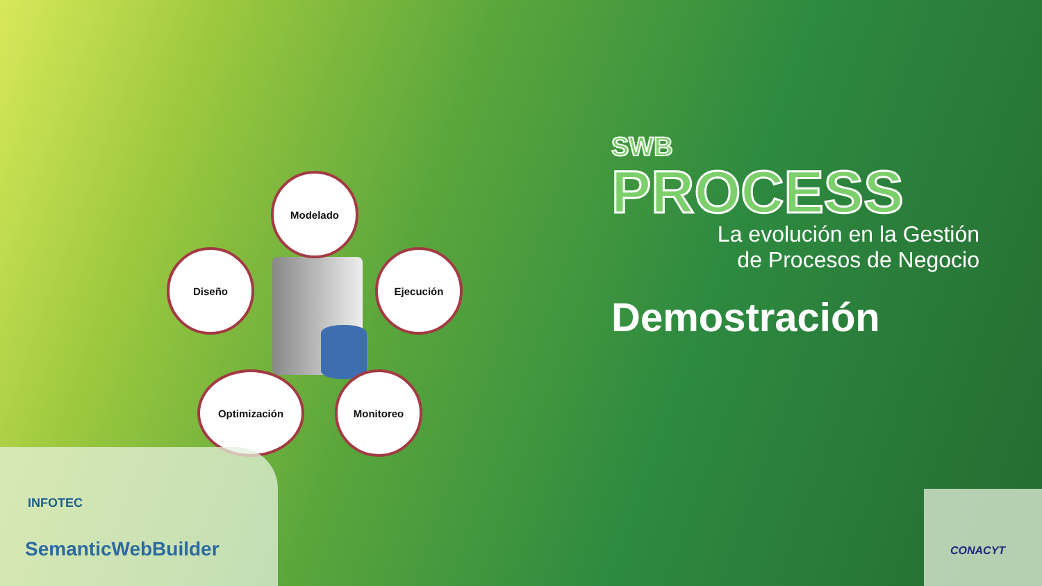Modelado
Diseño Ejecución
Optimización Monitoreo
SWB
PROCESS
La evolución en la Gestión
de Procesos de Negocio
Demostración
INFOTEC
SemanticWebBuilder
CONACYT